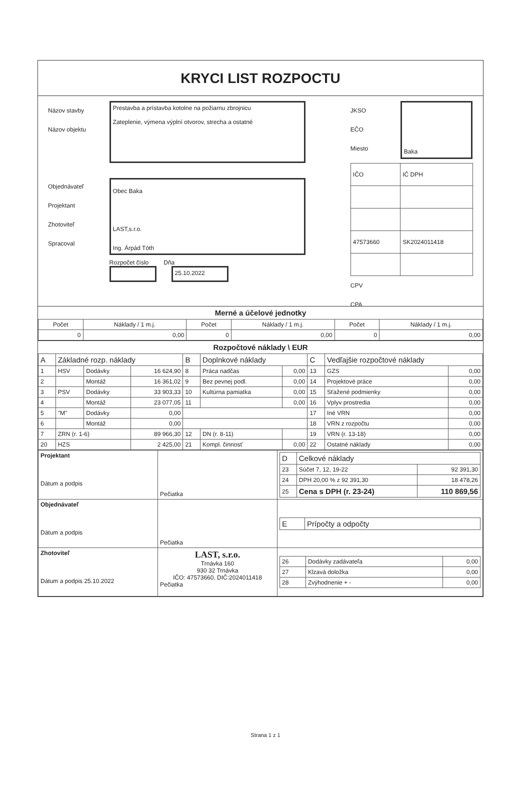KRYCI LIST ROZPOCTU
Názov stavby
Názov objektu
Objednávateľ
Projektant
Zhotoviteľ
Spracoval
Prestavba a prístavba kotolne na požiarnu zbrojnicu
Zateplenie, výmena výplní otvorov, strecha a ostatné
Obec Baka
LAST,s.r.o.
Ing. Árpád Tóth
Rozpočet číslo Dňa
25.10.2022
JKSO
EČO
Miesto
Baka
| IČO | IČ DPH |
| 47573660 | SK2024011418 |
CPV
CPA
Merné a účelové jednotky
| Počet | Náklady / 1 m.j. | Počet | Náklady / 1 m.j. | Počet | Náklady / 1 m.j. |
| --- | --- | --- | --- | --- | --- |
| 0 | 0,00 | 0 | 0,00 | 0 | 0,00 |
Rozpočtové náklady \ EUR
| A | Základné rozp. náklady | | | B | Doplnkové náklady | | C | Vedľajšie rozpočtové náklady | |
| 1 | HSV | Dodávky | 16 624,90 | 8 | Práca nadčas | 0,00 | 13 | GZS | 0,00 |
| 2 | | Montáž | 16 361,02 | 9 | Bez pevnej podl. | 0,00 | 14 | Projektové práce | 0,00 |
| 3 | PSV | Dodávky | 33 903,33 | 10 | Kultúrna pamiatka | 0,00 | 15 | Sťažené podmienky | 0,00 |
| 4 | | Montáž | 23 077,05 | 11 | | 0,00 | 16 | Vplyv prostredia | 0,00 |
| 5 | "M" | Dodávky | 0,00 | | | | 17 | Iné VRN | 0,00 |
| 6 | | Montáž | 0,00 | | | | 18 | VRN z rozpočtu | 0,00 |
| 7 | ZRN (r. 1-6) | | 89 966,30 | 12 | DN (r. 8-11) | | 19 | VRN (r. 13-18) | 0,00 |
| 20 | HZS | | 2 425,00 | 21 | Kompl. činnosť | 0,00 | 22 | Ostatné náklady | 0,00 |
| Projektant Dátum a podpis | Pečiatka | / D / Celkové náklady / / / 23 / Súčet 7, 12, 19-22 / 92 391,30 / / 24 / DPH 20,00 % z 92 391,30 / 18 478,26 / / 25 / Cena s DPH (r. 23-24) / 110 869,56 / |
| Objednávateľ Dátum a podpis | Pečiatka | / E / Prípočty a odpočty / |
| Zhotoviteľ Dátum a podpis 25.10.2022 | LAST, s.r.o. Trnávka 160 930 32 Trnávka IČO: 47573660, DIČ:2024011418 Pečiatka | / 26 / Dodávky zadávateľa / 0,00 / / 27 / Klzavá doložka / 0,00 / / 28 / Zvýhodnenie + - / 0,00 / |
Strana 1 z 1